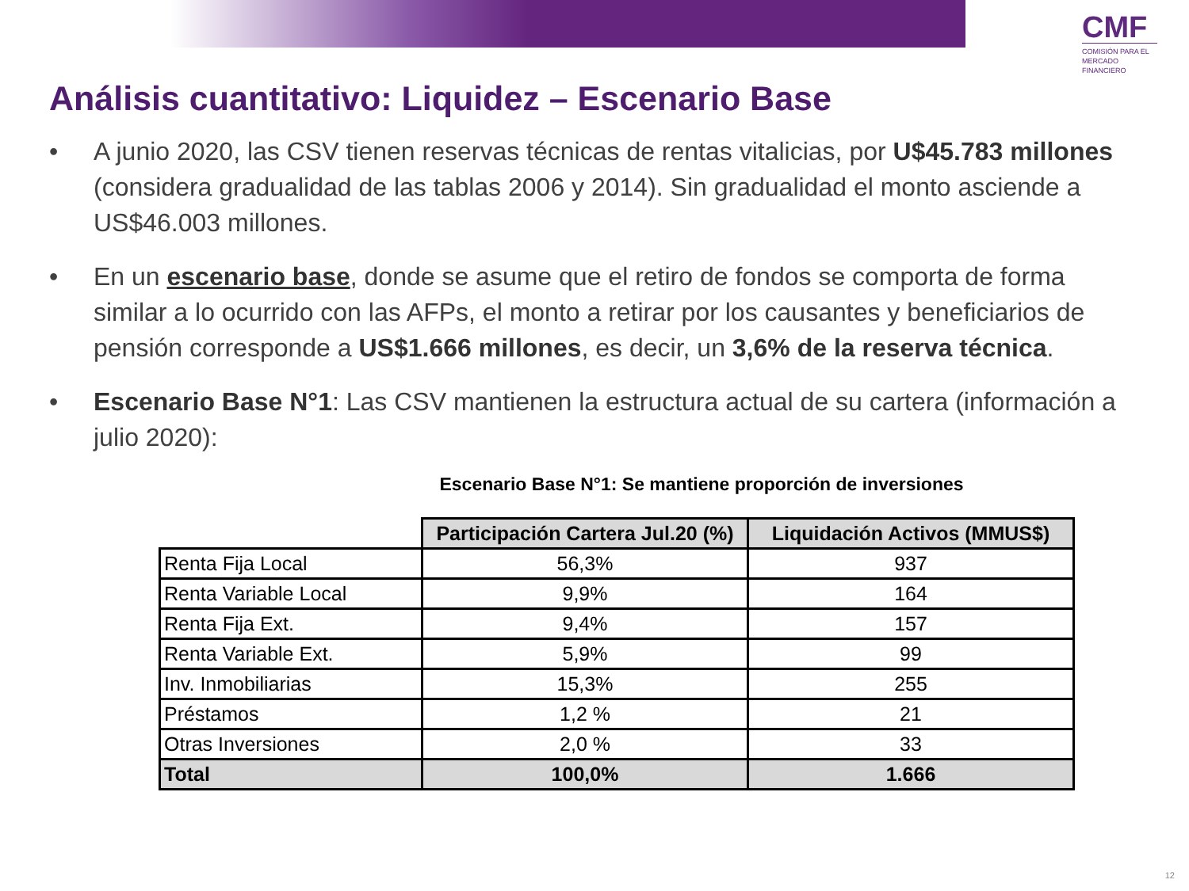CMF
COMISIÓN PARA EL MERCADO FINANCIERO
Análisis cuantitativo: Liquidez – Escenario Base
• A junio 2020, las CSV tienen reservas técnicas de rentas vitalicias, por U$45.783 millones (considera gradualidad de las tablas 2006 y 2014). Sin gradualidad el monto asciende a US$46.003 millones.
• En un escenario base, donde se asume que el retiro de fondos se comporta de forma similar a lo ocurrido con las AFPs, el monto a retirar por los causantes y beneficiarios de pensión corresponde a US$1.666 millones, es decir, un 3,6% de la reserva técnica.
• Escenario Base N°1: Las CSV mantienen la estructura actual de su cartera (información a julio 2020):
Escenario Base N°1: Se mantiene proporción de inversiones
| | Participación Cartera Jul.20 (%) | Liquidación Activos (MMUS$) |
| Renta Fija Local | 56,3% | 937 |
| Renta Variable Local | 9,9% | 164 |
| Renta Fija Ext. | 9,4% | 157 |
| Renta Variable Ext. | 5,9% | 99 |
| Inv. Inmobiliarias | 15,3% | 255 |
| Préstamos | 1,2 % | 21 |
| Otras Inversiones | 2,0 % | 33 |
| Total | 100,0% | 1.666 |
12